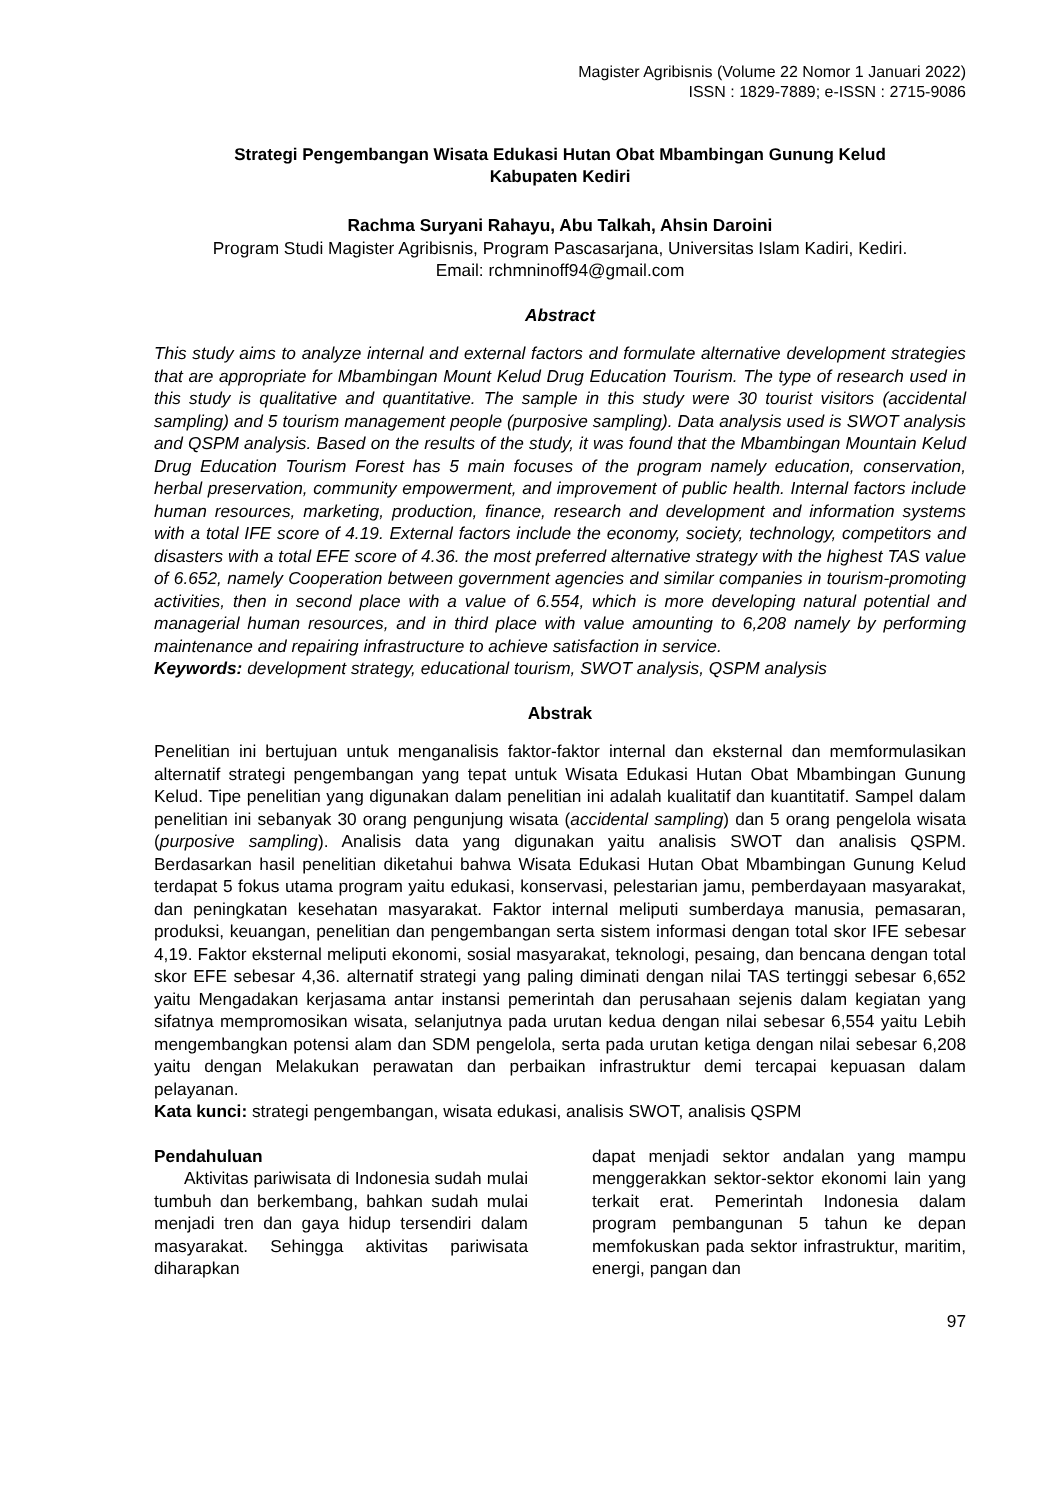Magister Agribisnis (Volume 22 Nomor 1 Januari 2022)
ISSN : 1829-7889; e-ISSN : 2715-9086
Strategi Pengembangan Wisata Edukasi Hutan Obat Mbambingan Gunung Kelud
Kabupaten Kediri
Rachma Suryani Rahayu, Abu Talkah, Ahsin Daroini
Program Studi Magister Agribisnis, Program Pascasarjana, Universitas Islam Kadiri, Kediri.
Email: rchmninoff94@gmail.com
Abstract
This study aims to analyze internal and external factors and formulate alternative development strategies that are appropriate for Mbambingan Mount Kelud Drug Education Tourism. The type of research used in this study is qualitative and quantitative. The sample in this study were 30 tourist visitors (accidental sampling) and 5 tourism management people (purposive sampling). Data analysis used is SWOT analysis and QSPM analysis. Based on the results of the study, it was found that the Mbambingan Mountain Kelud Drug Education Tourism Forest has 5 main focuses of the program namely education, conservation, herbal preservation, community empowerment, and improvement of public health. Internal factors include human resources, marketing, production, finance, research and development and information systems with a total IFE score of 4.19. External factors include the economy, society, technology, competitors and disasters with a total EFE score of 4.36. the most preferred alternative strategy with the highest TAS value of 6.652, namely Cooperation between government agencies and similar companies in tourism-promoting activities, then in second place with a value of 6.554, which is more developing natural potential and managerial human resources, and in third place with value amounting to 6,208 namely by performing maintenance and repairing infrastructure to achieve satisfaction in service.
Keywords: development strategy, educational tourism, SWOT analysis, QSPM analysis
Abstrak
Penelitian ini bertujuan untuk menganalisis faktor-faktor internal dan eksternal dan memformulasikan alternatif strategi pengembangan yang tepat untuk Wisata Edukasi Hutan Obat Mbambingan Gunung Kelud. Tipe penelitian yang digunakan dalam penelitian ini adalah kualitatif dan kuantitatif. Sampel dalam penelitian ini sebanyak 30 orang pengunjung wisata (accidental sampling) dan 5 orang pengelola wisata (purposive sampling). Analisis data yang digunakan yaitu analisis SWOT dan analisis QSPM. Berdasarkan hasil penelitian diketahui bahwa Wisata Edukasi Hutan Obat Mbambingan Gunung Kelud terdapat 5 fokus utama program yaitu edukasi, konservasi, pelestarian jamu, pemberdayaan masyarakat, dan peningkatan kesehatan masyarakat. Faktor internal meliputi sumberdaya manusia, pemasaran, produksi, keuangan, penelitian dan pengembangan serta sistem informasi dengan total skor IFE sebesar 4,19. Faktor eksternal meliputi ekonomi, sosial masyarakat, teknologi, pesaing, dan bencana dengan total skor EFE sebesar 4,36. alternatif strategi yang paling diminati dengan nilai TAS tertinggi sebesar 6,652 yaitu Mengadakan kerjasama antar instansi pemerintah dan perusahaan sejenis dalam kegiatan yang sifatnya mempromosikan wisata, selanjutnya pada urutan kedua dengan nilai sebesar 6,554 yaitu Lebih mengembangkan potensi alam dan SDM pengelola, serta pada urutan ketiga dengan nilai sebesar 6,208 yaitu dengan Melakukan perawatan dan perbaikan infrastruktur demi tercapai kepuasan dalam pelayanan.
Kata kunci: strategi pengembangan, wisata edukasi, analisis SWOT, analisis QSPM
Pendahuluan
Aktivitas pariwisata di Indonesia sudah mulai tumbuh dan berkembang, bahkan sudah mulai menjadi tren dan gaya hidup tersendiri dalam masyarakat. Sehingga aktivitas pariwisata diharapkan
dapat menjadi sektor andalan yang mampu menggerakkan sektor-sektor ekonomi lain yang terkait erat. Pemerintah Indonesia dalam program pembangunan 5 tahun ke depan memfokuskan pada sektor infrastruktur, maritim, energi, pangan dan
97